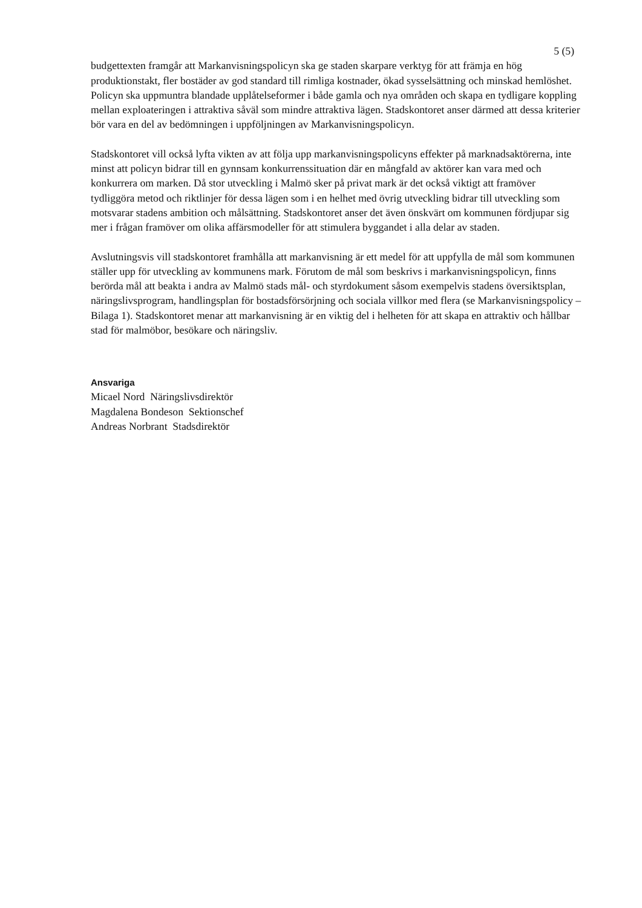5 (5)
budgettexten framgår att Markanvisningspolicyn ska ge staden skarpare verktyg för att främja en hög produktionstakt, fler bostäder av god standard till rimliga kostnader, ökad sysselsättning och minskad hemlöshet. Policyn ska uppmuntra blandade upplåtelseformer i både gamla och nya områden och skapa en tydligare koppling mellan exploateringen i attraktiva såväl som mindre attraktiva lägen. Stadskontoret anser därmed att dessa kriterier bör vara en del av bedömningen i uppföljningen av Markanvisningspolicyn.
Stadskontoret vill också lyfta vikten av att följa upp markanvisningspolicyns effekter på marknadsaktörerna, inte minst att policyn bidrar till en gynnsam konkurrenssituation där en mångfald av aktörer kan vara med och konkurrera om marken. Då stor utveckling i Malmö sker på privat mark är det också viktigt att framöver tydliggöra metod och riktlinjer för dessa lägen som i en helhet med övrig utveckling bidrar till utveckling som motsvarar stadens ambition och målsättning. Stadskontoret anser det även önskvärt om kommunen fördjupar sig mer i frågan framöver om olika affärsmodeller för att stimulera byggandet i alla delar av staden.
Avslutningsvis vill stadskontoret framhålla att markanvisning är ett medel för att uppfylla de mål som kommunen ställer upp för utveckling av kommunens mark. Förutom de mål som beskrivs i markanvisningspolicyn, finns berörda mål att beakta i andra av Malmö stads mål- och styrdokument såsom exempelvis stadens översiktsplan, näringslivsprogram, handlingsplan för bostadsförsörjning och sociala villkor med flera (se Markanvisningspolicy – Bilaga 1). Stadskontoret menar att markanvisning är en viktig del i helheten för att skapa en attraktiv och hållbar stad för malmöbor, besökare och näringsliv.
Ansvariga
Micael Nord Näringslivsdirektör
Magdalena Bondeson Sektionschef
Andreas Norbrant Stadsdirektör